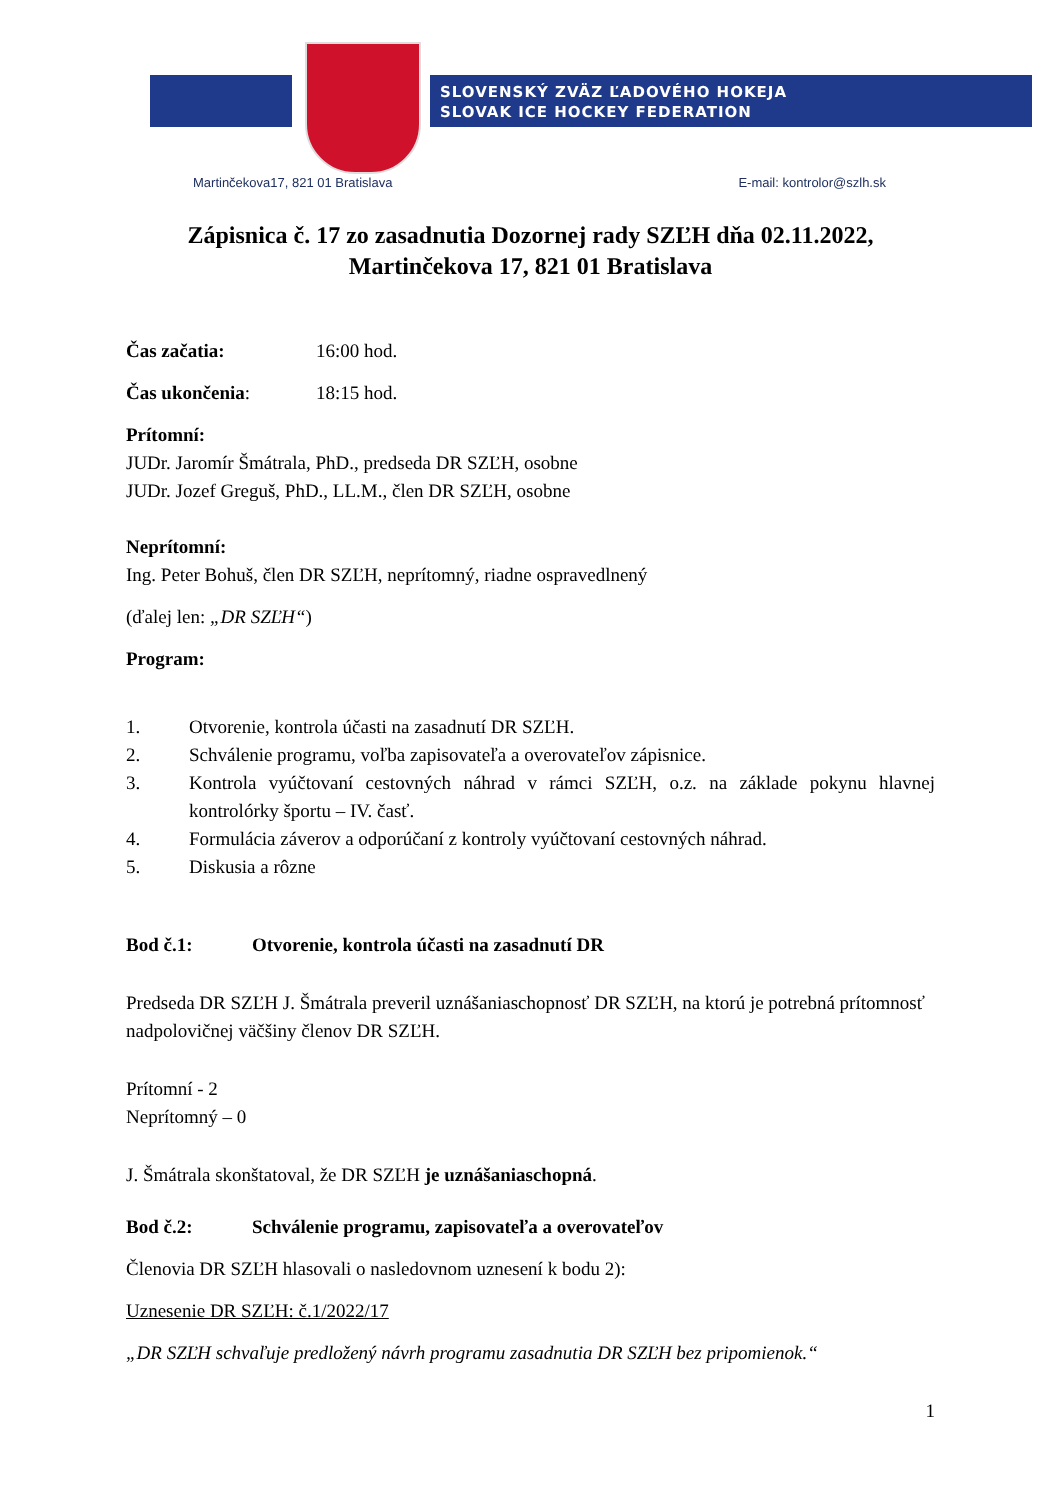SLOVENSKÝ ZVÄZ ĽADOVÉHO HOKEJA
SLOVAK ICE HOCKEY FEDERATION
Martinčekova17, 821 01 Bratislava E-mail: kontrolor@szlh.sk
Zápisnica č. 17 zo zasadnutia Dozornej rady SZĽH dňa 02.11.2022,
Martinčekova 17, 821 01 Bratislava
Čas začatia: 16:00 hod.
Čas ukončenia: 18:15 hod.
Prítomní:
JUDr. Jaromír Šmátrala, PhD., predseda DR SZĽH, osobne
JUDr. Jozef Greguš, PhD., LL.M., člen DR SZĽH, osobne
Neprítomní:
Ing. Peter Bohuš, člen DR SZĽH, neprítomný, riadne ospravedlnený
(ďalej len: „DR SZĽH“)
Program:
1. Otvorenie, kontrola účasti na zasadnutí DR SZĽH.
2. Schválenie programu, voľba zapisovateľa a overovateľov zápisnice.
3. Kontrola vyúčtovaní cestovných náhrad v rámci SZĽH, o.z. na základe pokynu hlavnej kontrolórky športu – IV. časť.
4. Formulácia záverov a odporúčaní z kontroly vyúčtovaní cestovných náhrad.
5. Diskusia a rôzne
Bod č.1: Otvorenie, kontrola účasti na zasadnutí DR
Predseda DR SZĽH J. Šmátrala preveril uznášaniaschopnosť DR SZĽH, na ktorú je potrebná prítomnosť nadpolovičnej väčšiny členov DR SZĽH.
Prítomní - 2
Neprítomný – 0
J. Šmátrala skonštatoval, že DR SZĽH je uznášaniaschopná.
Bod č.2: Schválenie programu, zapisovateľa a overovateľov
Členovia DR SZĽH hlasovali o nasledovnom uznesení k bodu 2):
Uznesenie DR SZĽH: č.1/2022/17
„DR SZĽH schvaľuje predložený návrh programu zasadnutia DR SZĽH bez pripomienok.“
1